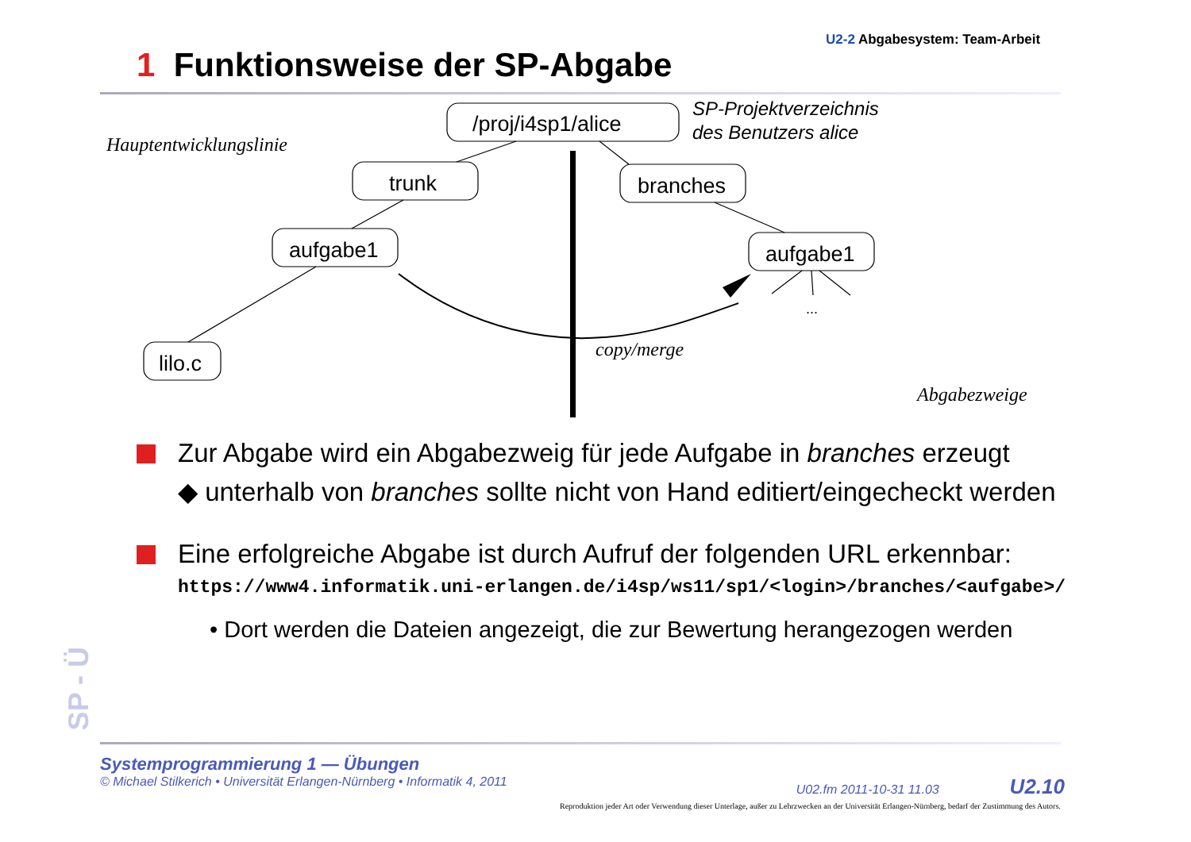U2-2 Abgabesystem: Team-Arbeit
1 Funktionsweise der SP-Abgabe
/proj/i4sp1/alice
trunk
branches
aufgabe1
aufgabe1
lilo.c
...
SP-Projektverzeichnis
des Benutzers alice
Hauptentwicklungslinie
copy/merge
Abgabezweige
Zur Abgabe wird ein Abgabezweig für jede Aufgabe in branches erzeugt
◆ unterhalb von branches sollte nicht von Hand editiert/eingecheckt werden
Eine erfolgreiche Abgabe ist durch Aufruf der folgenden URL erkennbar:
https://www4.informatik.uni-erlangen.de/i4sp/ws11/sp1/<login>/branches/<aufgabe>/
• Dort werden die Dateien angezeigt, die zur Bewertung herangezogen werden
SP - Ü
Systemprogrammierung 1 — Übungen
© Michael Stilkerich • Universität Erlangen-Nürnberg • Informatik 4, 2011 U02.fm 2011-10-31 11.03 U2.10
Reproduktion jeder Art oder Verwendung dieser Unterlage, außer zu Lehrzwecken an der Universität Erlangen-Nürnberg, bedarf der Zustimmung des Autors.